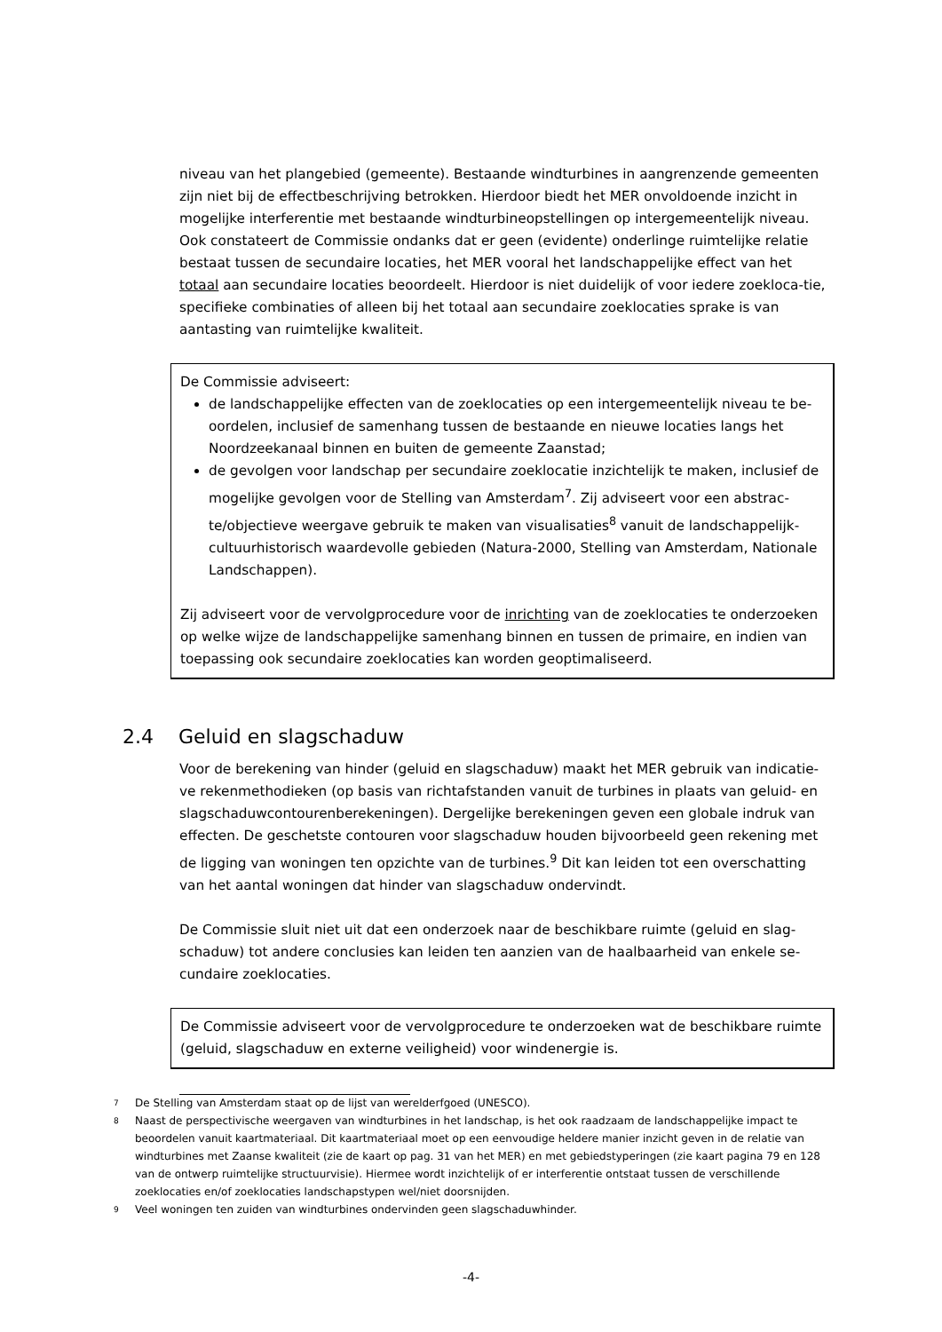niveau van het plangebied (gemeente). Bestaande windturbines in aangrenzende gemeenten zijn niet bij de effectbeschrijving betrokken. Hierdoor biedt het MER onvoldoende inzicht in mogelijke interferentie met bestaande windturbineopstellingen op intergemeentelijk niveau. Ook constateert de Commissie ondanks dat er geen (evidente) onderlinge ruimtelijke relatie bestaat tussen de secundaire locaties, het MER vooral het landschappelijke effect van het totaal aan secundaire locaties beoordeelt. Hierdoor is niet duidelijk of voor iedere zoekloca-tie, specifieke combinaties of alleen bij het totaal aan secundaire zoeklocaties sprake is van aantasting van ruimtelijke kwaliteit.
De Commissie adviseert:
de landschappelijke effecten van de zoeklocaties op een intergemeentelijk niveau te be-oordelen, inclusief de samenhang tussen de bestaande en nieuwe locaties langs het Noordzeekanaal binnen en buiten de gemeente Zaanstad;
de gevolgen voor landschap per secundaire zoeklocatie inzichtelijk te maken, inclusief de mogelijke gevolgen voor de Stelling van Amsterdam<sup>7</sup>. Zij adviseert voor een abstrac-te/objectieve weergave gebruik te maken van visualisaties<sup>8</sup> vanuit de landschappelijk-cultuurhistorisch waardevolle gebieden (Natura-2000, Stelling van Amsterdam, Nationale Landschappen).
Zij adviseert voor de vervolgprocedure voor de inrichting van de zoeklocaties te onderzoeken op welke wijze de landschappelijke samenhang binnen en tussen de primaire, en indien van toepassing ook secundaire zoeklocaties kan worden geoptimaliseerd.
2.4 Geluid en slagschaduw
Voor de berekening van hinder (geluid en slagschaduw) maakt het MER gebruik van indicatie-ve rekenmethodieken (op basis van richtafstanden vanuit de turbines in plaats van geluid- en slagschaduwcontourenberekeningen). Dergelijke berekeningen geven een globale indruk van effecten. De geschetste contouren voor slagschaduw houden bijvoorbeeld geen rekening met de ligging van woningen ten opzichte van de turbines.<sup>9</sup> Dit kan leiden tot een overschatting van het aantal woningen dat hinder van slagschaduw ondervindt.
De Commissie sluit niet uit dat een onderzoek naar de beschikbare ruimte (geluid en slag-schaduw) tot andere conclusies kan leiden ten aanzien van de haalbaarheid van enkele se-cundaire zoeklocaties.
De Commissie adviseert voor de vervolgprocedure te onderzoeken wat de beschikbare ruimte (geluid, slagschaduw en externe veiligheid) voor windenergie is.
7 De Stelling van Amsterdam staat op de lijst van werelderfgoed (UNESCO).
8 Naast de perspectivische weergaven van windturbines in het landschap, is het ook raadzaam de landschappelijke impact te beoordelen vanuit kaartmateriaal. Dit kaartmateriaal moet op een eenvoudige heldere manier inzicht geven in de relatie van windturbines met Zaanse kwaliteit (zie de kaart op pag. 31 van het MER) en met gebiedstyperingen (zie kaart pagina 79 en 128 van de ontwerp ruimtelijke structuurvisie). Hiermee wordt inzichtelijk of er interferentie ontstaat tussen de verschillende zoeklocaties en/of zoeklocaties landschapstypen wel/niet doorsnijden.
9 Veel woningen ten zuiden van windturbines ondervinden geen slagschaduwhinder.
-4-